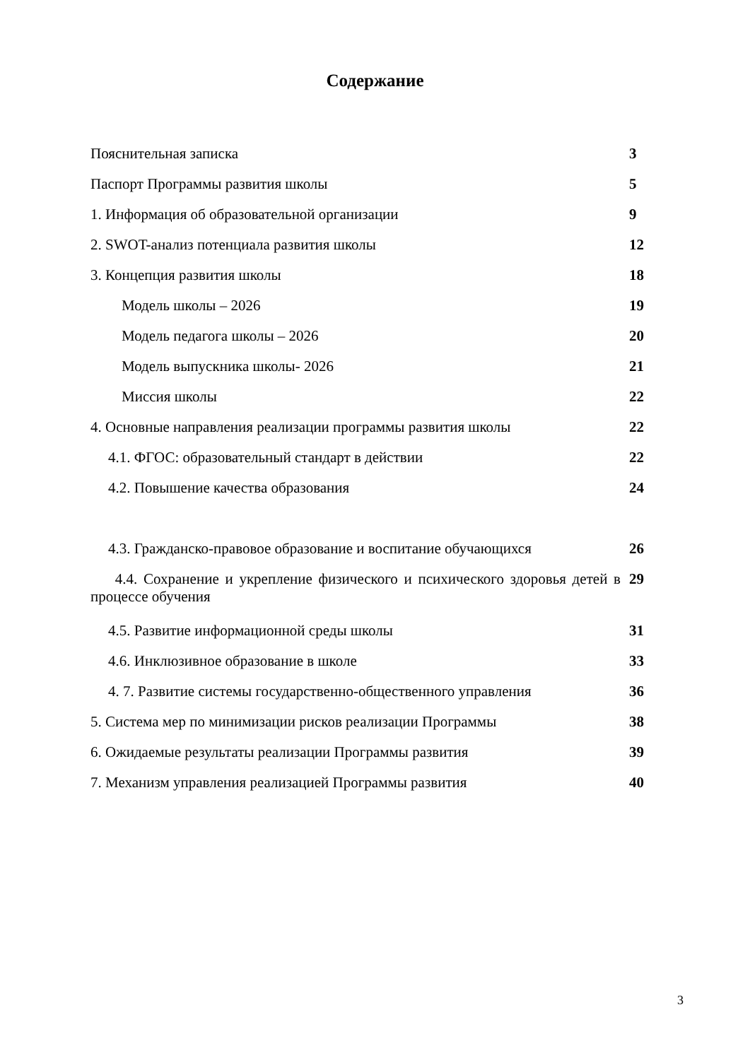Содержание
| Пояснительная записка | 3 |
| Паспорт Программы развития школы | 5 |
| 1. Информация об образовательной организации | 9 |
| 2. SWOT-анализ потенциала развития школы | 12 |
| 3. Концепция развития школы | 18 |
| Модель школы – 2026 | 19 |
| Модель педагога школы – 2026 | 20 |
| Модель выпускника школы- 2026 | 21 |
| Миссия школы | 22 |
| 4. Основные направления реализации программы развития школы | 22 |
| 4.1. ФГОС: образовательный стандарт в действии | 22 |
| 4.2. Повышение качества образования | 24 |
| 4.3. Гражданско-правовое образование и воспитание обучающихся | 26 |
| 4.4. Сохранение и укрепление физического и психического здоровья детей в процессе обучения | 29 |
| 4.5. Развитие информационной среды школы | 31 |
| 4.6. Инклюзивное образование в школе | 33 |
| 4. 7. Развитие системы государственно-общественного управления | 36 |
| 5. Система мер по минимизации рисков реализации Программы | 38 |
| 6. Ожидаемые результаты реализации Программы развития | 39 |
| 7. Механизм управления реализацией Программы развития | 40 |
3